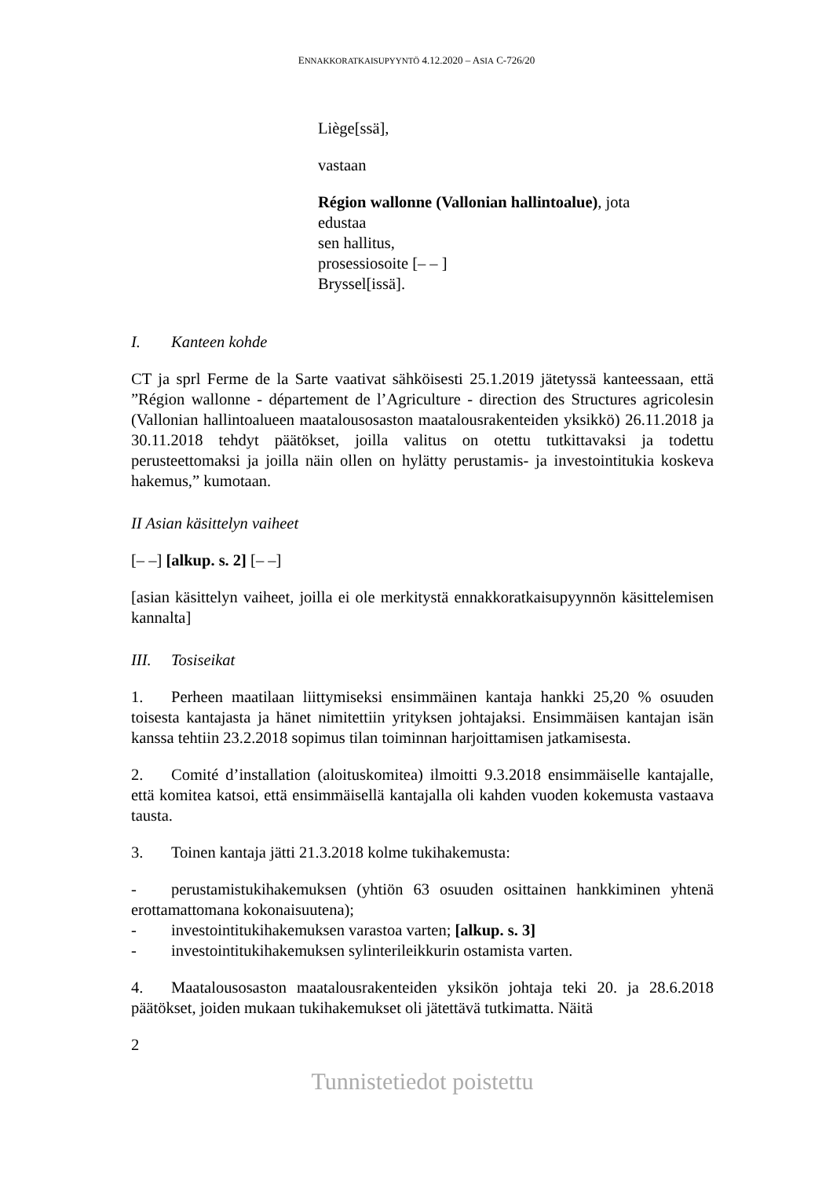ENNAKKORATKAISUPYYNTÖ 4.12.2020 – ASIA C-726/20
Liège[ssä],
vastaan
Région wallonne (Vallonian hallintoalue), jota
edustaa
sen hallitus,
prosessiosoite [– – ]
Bryssel[issä].
I. Kanteen kohde
CT ja sprl Ferme de la Sarte vaativat sähköisesti 25.1.2019 jätetyssä kanteessaan, että ”Région wallonne - département de l’Agriculture - direction des Structures agricolesin (Vallonian hallintoalueen maatalousosaston maatalousrakenteiden yksikkö) 26.11.2018 ja 30.11.2018 tehdyt päätökset, joilla valitus on otettu tutkittavaksi ja todettu perusteettomaksi ja joilla näin ollen on hylätty perustamis- ja investointitukia koskeva hakemus,” kumotaan.
II Asian käsittelyn vaiheet
[– –] [alkup. s. 2] [– –]
[asian käsittelyn vaiheet, joilla ei ole merkitystä ennakkoratkaisupyynnön käsittelemisen kannalta]
III. Tosiseikat
1. Perheen maatilaan liittymiseksi ensimmäinen kantaja hankki 25,20 % osuuden toisesta kantajasta ja hänet nimitettiin yrityksen johtajaksi. Ensimmäisen kantajan isän kanssa tehtiin 23.2.2018 sopimus tilan toiminnan harjoittamisen jatkamisesta.
2. Comité d’installation (aloituskomitea) ilmoitti 9.3.2018 ensimmäiselle kantajalle, että komitea katsoi, että ensimmäisellä kantajalla oli kahden vuoden kokemusta vastaava tausta.
3. Toinen kantaja jätti 21.3.2018 kolme tukihakemusta:
- perustamistukihakemuksen (yhtiön 63 osuuden osittainen hankkiminen yhtenä erottamattomana kokonaisuutena);
- investointitukihakemuksen varastoa varten; [alkup. s. 3]
- investointitukihakemuksen sylinterileikkurin ostamista varten.
4. Maatalousosaston maatalousrakenteiden yksikön johtaja teki 20. ja 28.6.2018 päätökset, joiden mukaan tukihakemukset oli jätettävä tutkimatta. Näitä
2
Tunnistetiedot poistettu